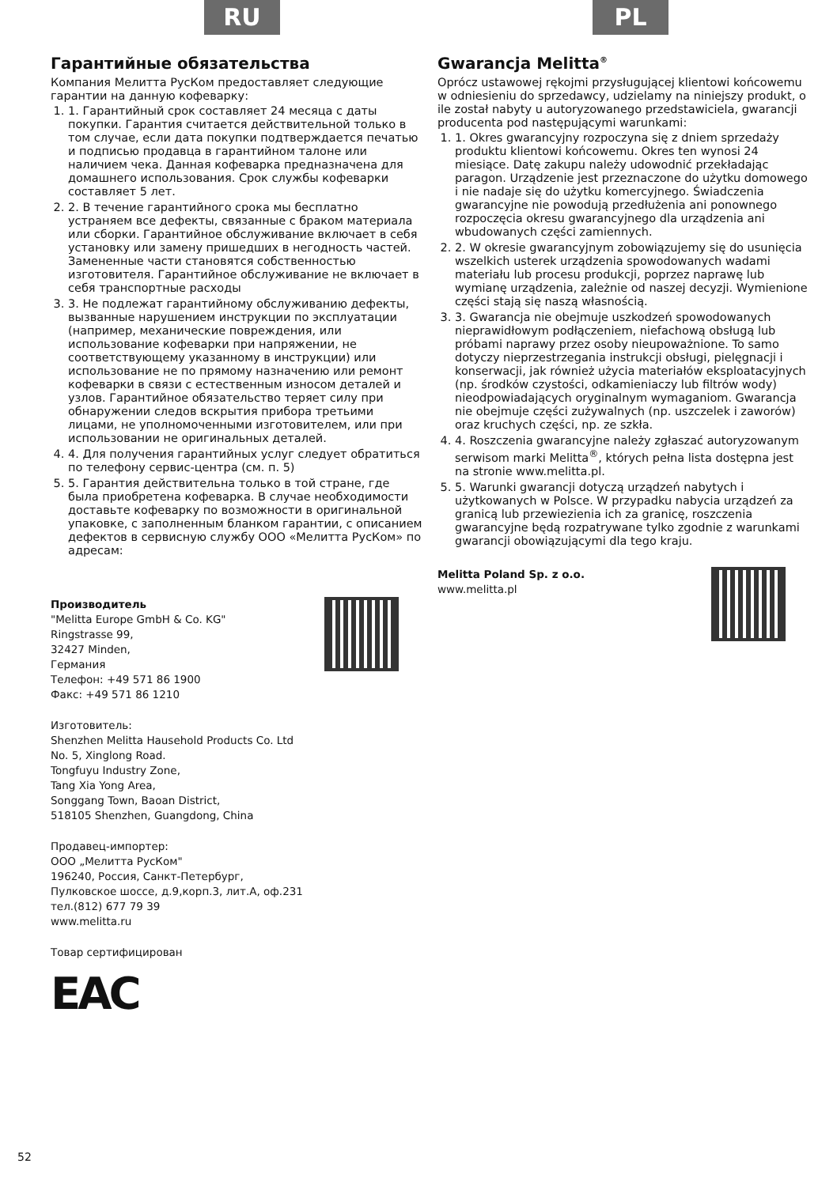RU
Гарантийные обязательства
Компания Мелитта РусКом предоставляет следующие гарантии на данную кофеварку:
1. 1. Гарантийный срок составляет 24 месяца с даты покупки. Гарантия считается действительной только в том случае, если дата покупки подтверждается печатью и подписью продавца в гарантийном талоне или наличием чека. Данная кофеварка предназначена для домашнего использования. Срок службы кофеварки составляет 5 лет.
2. 2. В течение гарантийного срока мы бесплатно устраняем все дефекты, связанные с браком материала или сборки. Гарантийное обслуживание включает в себя установку или замену пришедших в негодность частей. Замененные части становятся собственностью изготовителя. Гарантийное обслуживание не включает в себя транспортные расходы
3. 3. Не подлежат гарантийному обслуживанию дефекты, вызванные нарушением инструкции по эксплуатации (например, механические повреждения, или использование кофеварки при напряжении, не соответствующему указанному в инструкции) или использование не по прямому назначению или ремонт кофеварки в связи с естественным износом деталей и узлов. Гарантийное обязательство теряет силу при обнаружении следов вскрытия прибора третьими лицами, не уполномоченными изготовителем, или при использовании не оригинальных деталей.
4. 4. Для получения гарантийных услуг следует обратиться по телефону сервис-центра (см. п. 5)
5. 5. Гарантия действительна только в той стране, где была приобретена кофеварка. В случае необходимости доставьте кофеварку по возможности в оригинальной упаковке, с заполненным бланком гарантии, с описанием дефектов в сервисную службу ООО «Мелитта РусКом» по адресам:
Производитель
"Melitta Europe GmbH & Co. KG"
Ringstrasse 99,
32427 Minden,
Германия
Телефон: +49 571 86 1900
Факс: +49 571 86 1210
Изготовитель:
Shenzhen Melitta Hausehold Products Co. Ltd
No. 5, Xinglong Road.
Tongfuyu Industry Zone,
Tang Xia Yong Area,
Songgang Town, Baoan District,
518105 Shenzhen, Guangdong, China
Продавец-импортер:
ООО „Мелитта РусКом"
196240, Россия, Санкт-Петербург,
Пулковское шоссе, д.9,корп.3, лит.А, оф.231
тел.(812) 677 79 39
www.melitta.ru
Товар сертифицирован
EAC
PL
Gwarancja Melitta<sup>®</sup>
Oprócz ustawowej rękojmi przysługującej klientowi końcowemu w odniesieniu do sprzedawcy, udzielamy na niniejszy produkt, o ile został nabyty u autoryzowanego przedstawiciela, gwarancji producenta pod następującymi warunkami:
1. 1. Okres gwarancyjny rozpoczyna się z dniem sprzedaży produktu klientowi końcowemu. Okres ten wynosi 24 miesiące. Datę zakupu należy udowodnić przekładając paragon. Urządzenie jest przeznaczone do użytku domowego i nie nadaje się do użytku komercyjnego. Świadczenia gwarancyjne nie powodują przedłużenia ani ponownego rozpoczęcia okresu gwarancyjnego dla urządzenia ani wbudowanych części zamiennych.
2. 2. W okresie gwarancyjnym zobowiązujemy się do usunięcia wszelkich usterek urządzenia spowodowanych wadami materiału lub procesu produkcji, poprzez naprawę lub wymianę urządzenia, zależnie od naszej decyzji. Wymienione części stają się naszą własnością.
3. 3. Gwarancja nie obejmuje uszkodzeń spowodowanych nieprawidłowym podłączeniem, niefachową obsługą lub próbami naprawy przez osoby nieupoważnione. To samo dotyczy nieprzestrzegania instrukcji obsługi, pielęgnacji i konserwacji, jak również użycia materiałów eksploatacyjnych (np. środków czystości, odkamieniaczy lub filtrów wody) nieodpowiadających oryginalnym wymaganiom. Gwarancja nie obejmuje części zużywalnych (np. uszczelek i zaworów) oraz kruchych części, np. ze szkła.
4. 4. Roszczenia gwarancyjne należy zgłaszać autoryzowanym serwisom marki Melitta<sup>®</sup>, których pełna lista dostępna jest na stronie www.melitta.pl.
5. 5. Warunki gwarancji dotyczą urządzeń nabytych i użytkowanych w Polsce. W przypadku nabycia urządzeń za granicą lub przewiezienia ich za granicę, roszczenia gwarancyjne będą rozpatrywane tylko zgodnie z warunkami gwarancji obowiązującymi dla tego kraju.
Melitta Poland Sp. z o.o.
www.melitta.pl
52